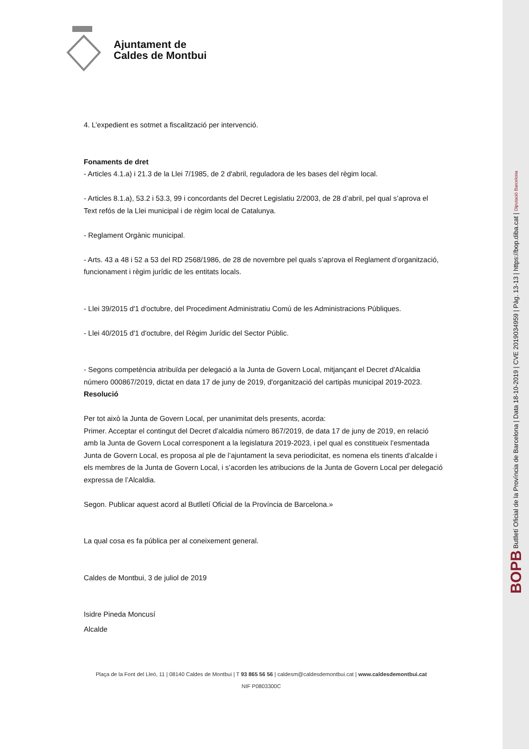Ajuntament de
Caldes de Montbui
4. L’expedient es sotmet a fiscalització per intervenció.
Fonaments de dret
- Articles 4.1.a) i 21.3 de la Llei 7/1985, de 2 d'abril, reguladora de les bases del règim local.
- Articles 8.1.a), 53.2 i 53.3, 99 i concordants del Decret Legislatiu 2/2003, de 28 d’abril, pel qual s’aprova el Text refós de la Llei municipal i de règim local de Catalunya.
- Reglament Orgànic municipal.
- Arts. 43 a 48 i 52 a 53 del RD 2568/1986, de 28 de novembre pel quals s’aprova el Reglament d’organització, funcionament i règim jurídic de les entitats locals.
- Llei 39/2015 d'1 d'octubre, del Procediment Administratiu Comú de les Administracions Públiques.
- Llei 40/2015 d'1 d'octubre, del Règim Jurídic del Sector Públic.
- Segons competència atribuïda per delegació a la Junta de Govern Local, mitjançant el Decret d'Alcaldia número 000867/2019, dictat en data 17 de juny de 2019, d'organització del cartipàs municipal 2019-2023.
Resolució
Per tot això la Junta de Govern Local, per unanimitat dels presents, acorda:
Primer. Acceptar el contingut del Decret d’alcaldia número 867/2019, de data 17 de juny de 2019, en relació amb la Junta de Govern Local corresponent a la legislatura 2019-2023, i pel qual es constitueix l’esmentada Junta de Govern Local, es proposa al ple de l’ajuntament la seva periodicitat, es nomena els tinents d’alcalde i els membres de la Junta de Govern Local, i s’acorden les atribucions de la Junta de Govern Local per delegació expressa de l’Alcaldia.
Segon. Publicar aquest acord al Butlletí Oficial de la Província de Barcelona.»
La qual cosa es fa pública per al coneixement general.
Caldes de Montbui, 3 de juliol de 2019
Isidre Pineda Moncusí
Alcalde
Plaça de la Font del Lleó, 11 | 08140 Caldes de Montbui | T 93 865 56 56 | caldesm@caldesdemontbui.cat | www.caldesdemontbui.cat
NIF P0803300C
BOPB Butlletí Oficial de la Província de Barcelona | Data 18-10-2019 | CVE 2019034959 | Pàg. 13-13 | https://bop.diba.cat | Diputació Barcelona